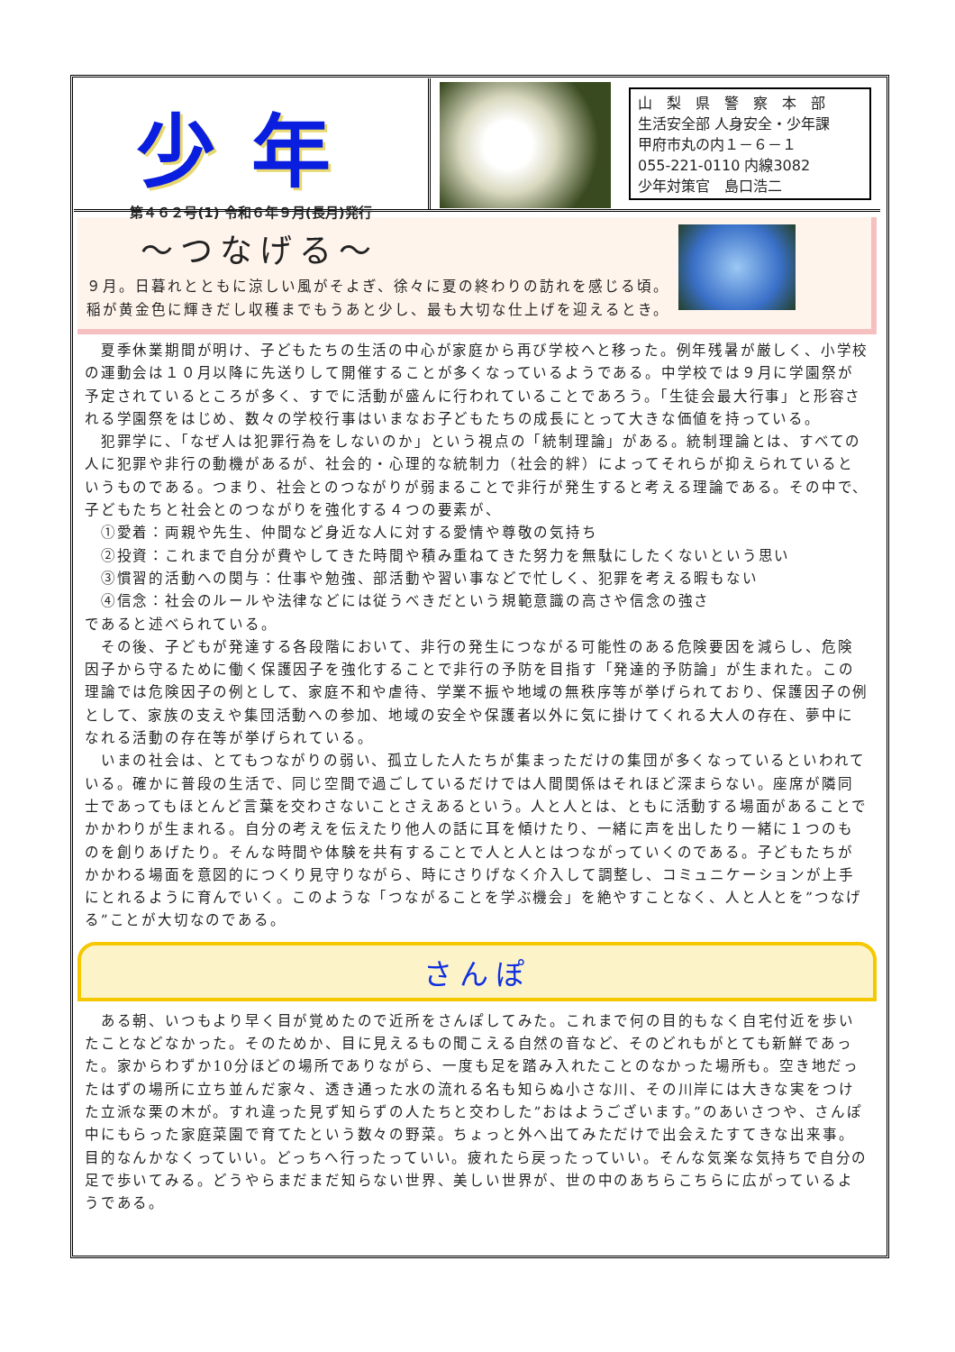少年
第４６２号(1) 令和６年９月(長月)発行
山　梨　県　警　察　本　部
生活安全部 人身安全・少年課
甲府市丸の内１－６－１
055-221-0110 内線3082
少年対策官　島口浩二
～つなげる～
９月。日暮れとともに涼しい風がそよぎ、徐々に夏の終わりの訪れを感じる頃。
稲が黄金色に輝きだし収穫までもうあと少し、最も大切な仕上げを迎えるとき。
　夏季休業期間が明け、子どもたちの生活の中心が家庭から再び学校へと移った。例年残暑が厳しく、小学校の運動会は１０月以降に先送りして開催することが多くなっているようである。中学校では９月に学園祭が予定されているところが多く、すでに活動が盛んに行われていることであろう。「生徒会最大行事」と形容される学園祭をはじめ、数々の学校行事はいまなお子どもたちの成長にとって大きな価値を持っている。
　犯罪学に、「なぜ人は犯罪行為をしないのか」という視点の「統制理論」がある。統制理論とは、すべての人に犯罪や非行の動機があるが、社会的・心理的な統制力（社会的絆）によってそれらが抑えられているというものである。つまり、社会とのつながりが弱まることで非行が発生すると考える理論である。その中で、子どもたちと社会とのつながりを強化する４つの要素が、
　①愛着：両親や先生、仲間など身近な人に対する愛情や尊敬の気持ち
　②投資：これまで自分が費やしてきた時間や積み重ねてきた努力を無駄にしたくないという思い
　③慣習的活動への関与：仕事や勉強、部活動や習い事などで忙しく、犯罪を考える暇もない
　④信念：社会のルールや法律などには従うべきだという規範意識の高さや信念の強さ
であると述べられている。
　その後、子どもが発達する各段階において、非行の発生につながる可能性のある危険要因を減らし、危険因子から守るために働く保護因子を強化することで非行の予防を目指す「発達的予防論」が生まれた。この理論では危険因子の例として、家庭不和や虐待、学業不振や地域の無秩序等が挙げられており、保護因子の例として、家族の支えや集団活動への参加、地域の安全や保護者以外に気に掛けてくれる大人の存在、夢中になれる活動の存在等が挙げられている。
　いまの社会は、とてもつながりの弱い、孤立した人たちが集まっただけの集団が多くなっているといわれている。確かに普段の生活で、同じ空間で過ごしているだけでは人間関係はそれほど深まらない。座席が隣同士であってもほとんど言葉を交わさないことさえあるという。人と人とは、ともに活動する場面があることでかかわりが生まれる。自分の考えを伝えたり他人の話に耳を傾けたり、一緒に声を出したり一緒に１つのものを創りあげたり。そんな時間や体験を共有することで人と人とはつながっていくのである。子どもたちがかかわる場面を意図的につくり見守りながら、時にさりげなく介入して調整し、コミュニケーションが上手にとれるように育んでいく。このような「つながることを学ぶ機会」を絶やすことなく、人と人とを”つなげる”ことが大切なのである。
さんぽ
　ある朝、いつもより早く目が覚めたので近所をさんぽしてみた。これまで何の目的もなく自宅付近を歩いたことなどなかった。そのためか、目に見えるもの聞こえる自然の音など、そのどれもがとても新鮮であった。家からわずか10分ほどの場所でありながら、一度も足を踏み入れたことのなかった場所も。空き地だったはずの場所に立ち並んだ家々、透き通った水の流れる名も知らぬ小さな川、その川岸には大きな実をつけた立派な栗の木が。すれ違った見ず知らずの人たちと交わした”おはようございます。”のあいさつや、さんぽ中にもらった家庭菜園で育てたという数々の野菜。ちょっと外へ出てみただけで出会えたすてきな出来事。目的なんかなくっていい。どっちへ行ったっていい。疲れたら戻ったっていい。そんな気楽な気持ちで自分の足で歩いてみる。どうやらまだまだ知らない世界、美しい世界が、世の中のあちらこちらに広がっているようである。